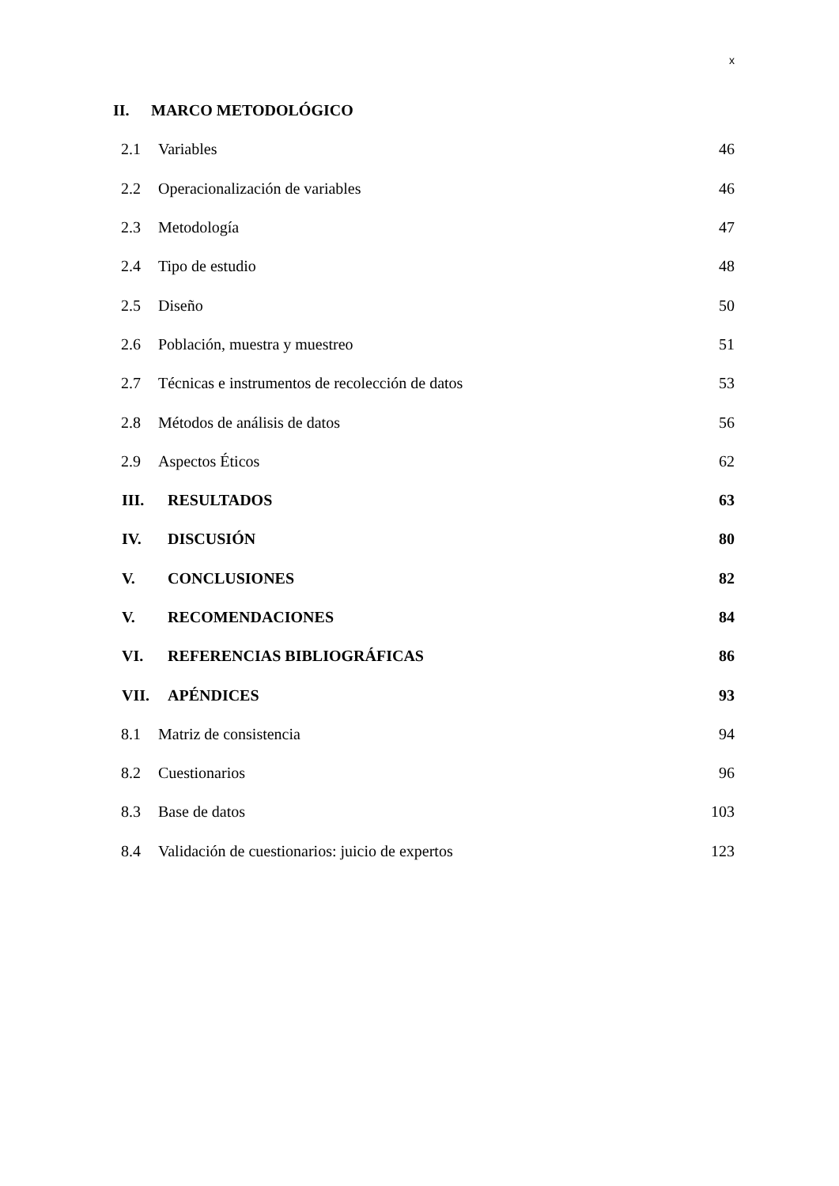x
II. MARCO METODOLÓGICO
2.1 Variables 46
2.2 Operacionalización de variables 46
2.3 Metodología 47
2.4 Tipo de estudio 48
2.5 Diseño 50
2.6 Población, muestra y muestreo 51
2.7 Técnicas e instrumentos de recolección de datos 53
2.8 Métodos de análisis de datos 56
2.9 Aspectos Éticos 62
III. RESULTADOS 63
IV. DISCUSIÓN 80
V. CONCLUSIONES 82
V. RECOMENDACIONES 84
VI. REFERENCIAS BIBLIOGRÁFICAS 86
VII. APÉNDICES 93
8.1 Matriz de consistencia 94
8.2 Cuestionarios 96
8.3 Base de datos 103
8.4 Validación de cuestionarios: juicio de expertos 123